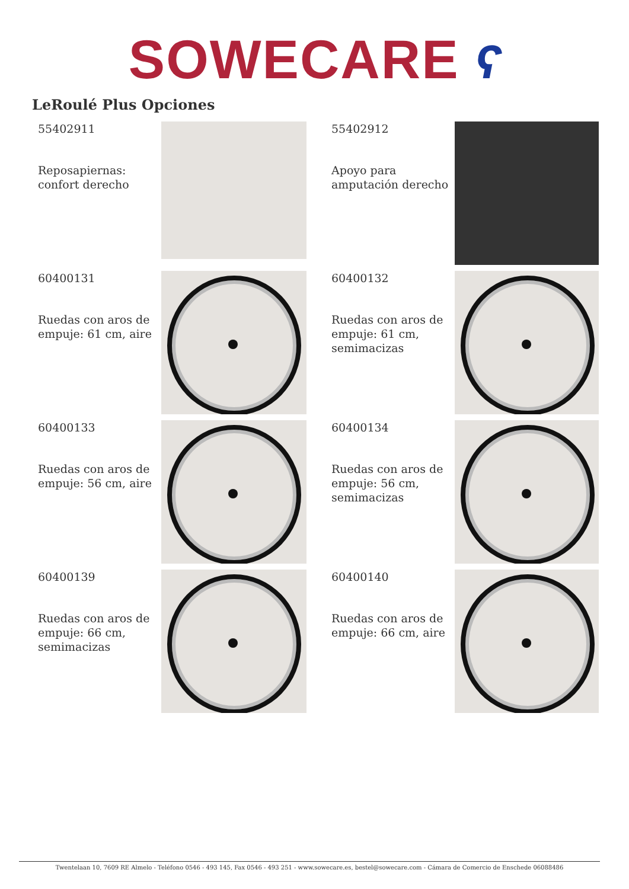SOWECARE ʕ
LeRoulé Plus Opciones
55402911
Reposapiernas:
confort derecho
55402912
Apoyo para
amputación derecho
60400131
Ruedas con aros de
empuje: 61 cm, aire
60400132
Ruedas con aros de
empuje: 61 cm,
semimacizas
60400133
Ruedas con aros de
empuje: 56 cm, aire
60400134
Ruedas con aros de
empuje: 56 cm,
semimacizas
60400139
Ruedas con aros de
empuje: 66 cm,
semimacizas
60400140
Ruedas con aros de
empuje: 66 cm, aire
Twentelaan 10, 7609 RE Almelo - Teléfono 0546 - 493 145, Fax 0546 - 493 251 - www.sowecare.es, bestel@sowecare.com - Cámara de Comercio de Enschede 06088486